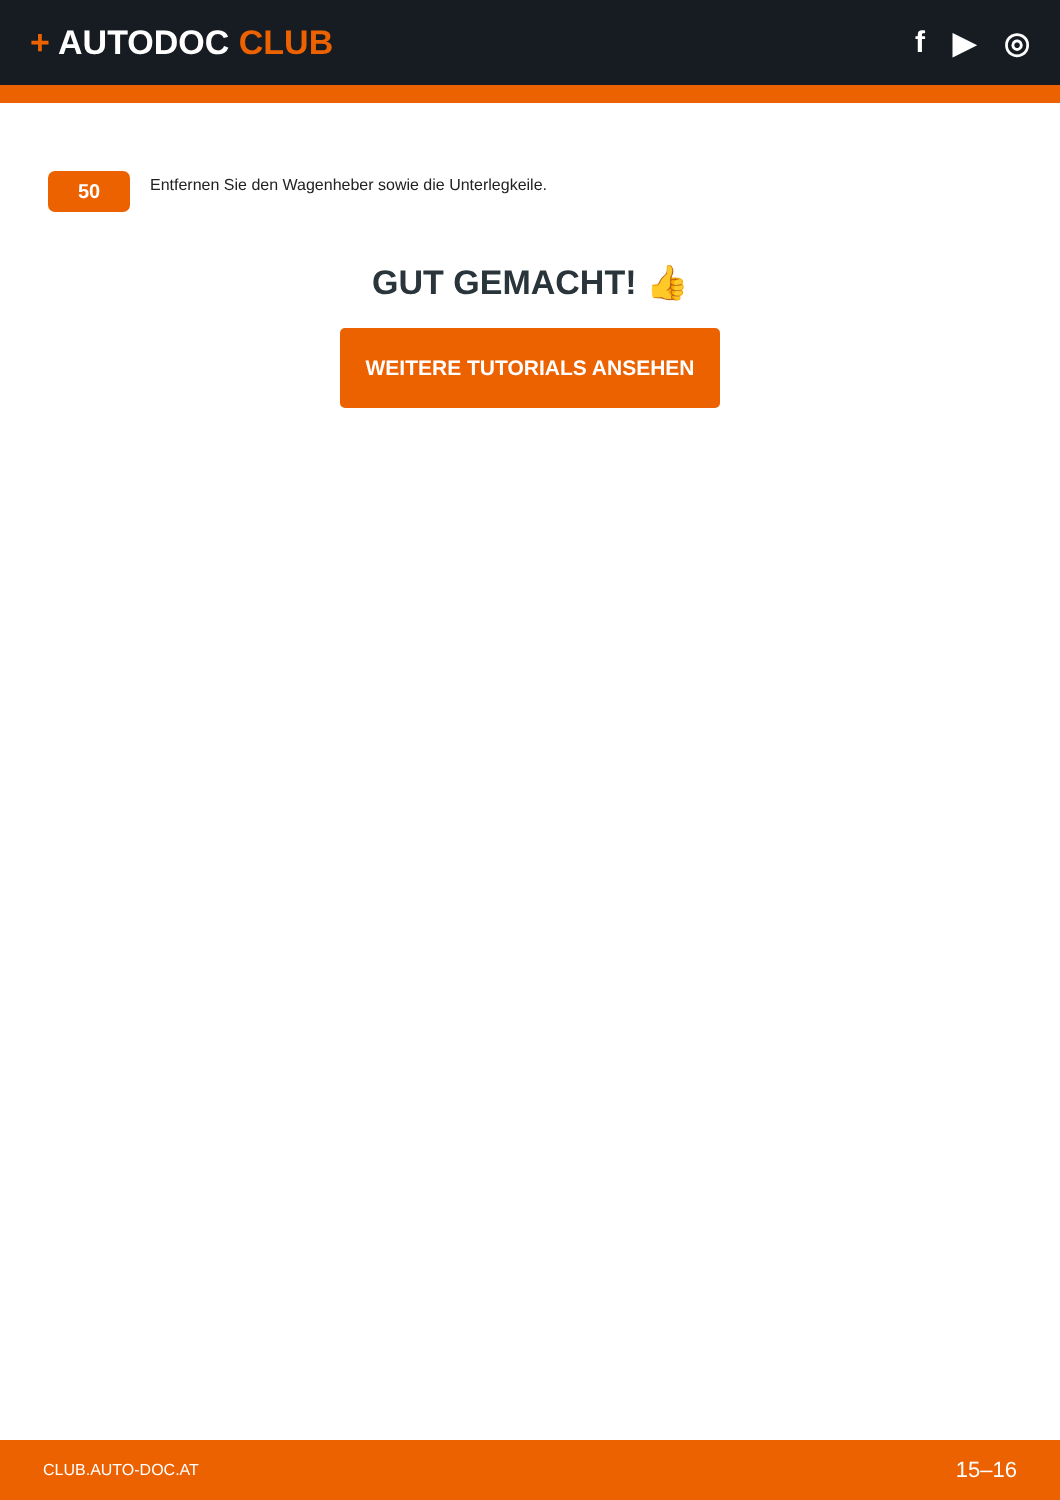+ AUTODOC CLUB f ▶ ◎
50
Entfernen Sie den Wagenheber sowie die Unterlegkeile.
GUT GEMACHT! 👍
WEITERE TUTORIALS ANSEHEN
CLUB.AUTO-DOC.AT 15–16